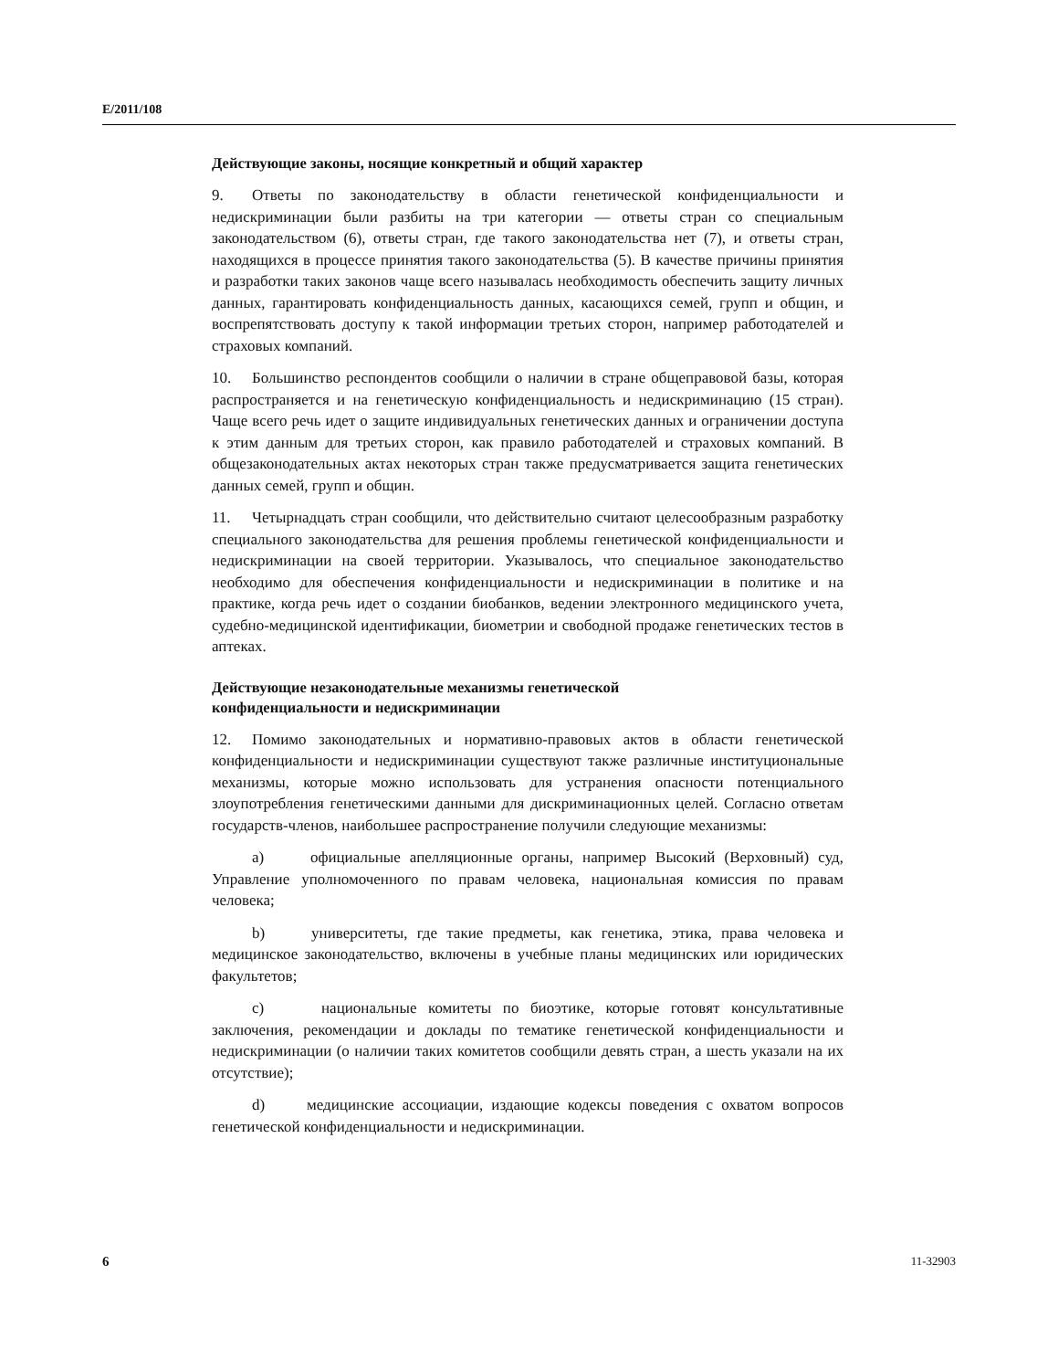E/2011/108
Действующие законы, носящие конкретный и общий характер
9. Ответы по законодательству в области генетической конфиденциальности и недискриминации были разбиты на три категории — ответы стран со специальным законодательством (6), ответы стран, где такого законодательства нет (7), и ответы стран, находящихся в процессе принятия такого законодательства (5). В качестве причины принятия и разработки таких законов чаще всего называлась необходимость обеспечить защиту личных данных, гарантировать конфиденциальность данных, касающихся семей, групп и общин, и воспрепятствовать доступу к такой информации третьих сторон, например работодателей и страховых компаний.
10. Большинство респондентов сообщили о наличии в стране общеправовой базы, которая распространяется и на генетическую конфиденциальность и недискриминацию (15 стран). Чаще всего речь идет о защите индивидуальных генетических данных и ограничении доступа к этим данным для третьих сторон, как правило работодателей и страховых компаний. В общезаконодательных актах некоторых стран также предусматривается защита генетических данных семей, групп и общин.
11. Четырнадцать стран сообщили, что действительно считают целесообразным разработку специального законодательства для решения проблемы генетической конфиденциальности и недискриминации на своей территории. Указывалось, что специальное законодательство необходимо для обеспечения конфиденциальности и недискриминации в политике и на практике, когда речь идет о создании биобанков, ведении электронного медицинского учета, судебно-медицинской идентификации, биометрии и свободной продаже генетических тестов в аптеках.
Действующие незаконодательные механизмы генетической
конфиденциальности и недискриминации
12. Помимо законодательных и нормативно-правовых актов в области генетической конфиденциальности и недискриминации существуют также различные институциональные механизмы, которые можно использовать для устранения опасности потенциального злоупотребления генетическими данными для дискриминационных целей. Согласно ответам государств-членов, наибольшее распространение получили следующие механизмы:
a) официальные апелляционные органы, например Высокий (Верховный) суд, Управление уполномоченного по правам человека, национальная комиссия по правам человека;
b) университеты, где такие предметы, как генетика, этика, права человека и медицинское законодательство, включены в учебные планы медицинских или юридических факультетов;
c) национальные комитеты по биоэтике, которые готовят консультативные заключения, рекомендации и доклады по тематике генетической конфиденциальности и недискриминации (о наличии таких комитетов сообщили девять стран, а шесть указали на их отсутствие);
d) медицинские ассоциации, издающие кодексы поведения с охватом вопросов генетической конфиденциальности и недискриминации.
6 11-32903